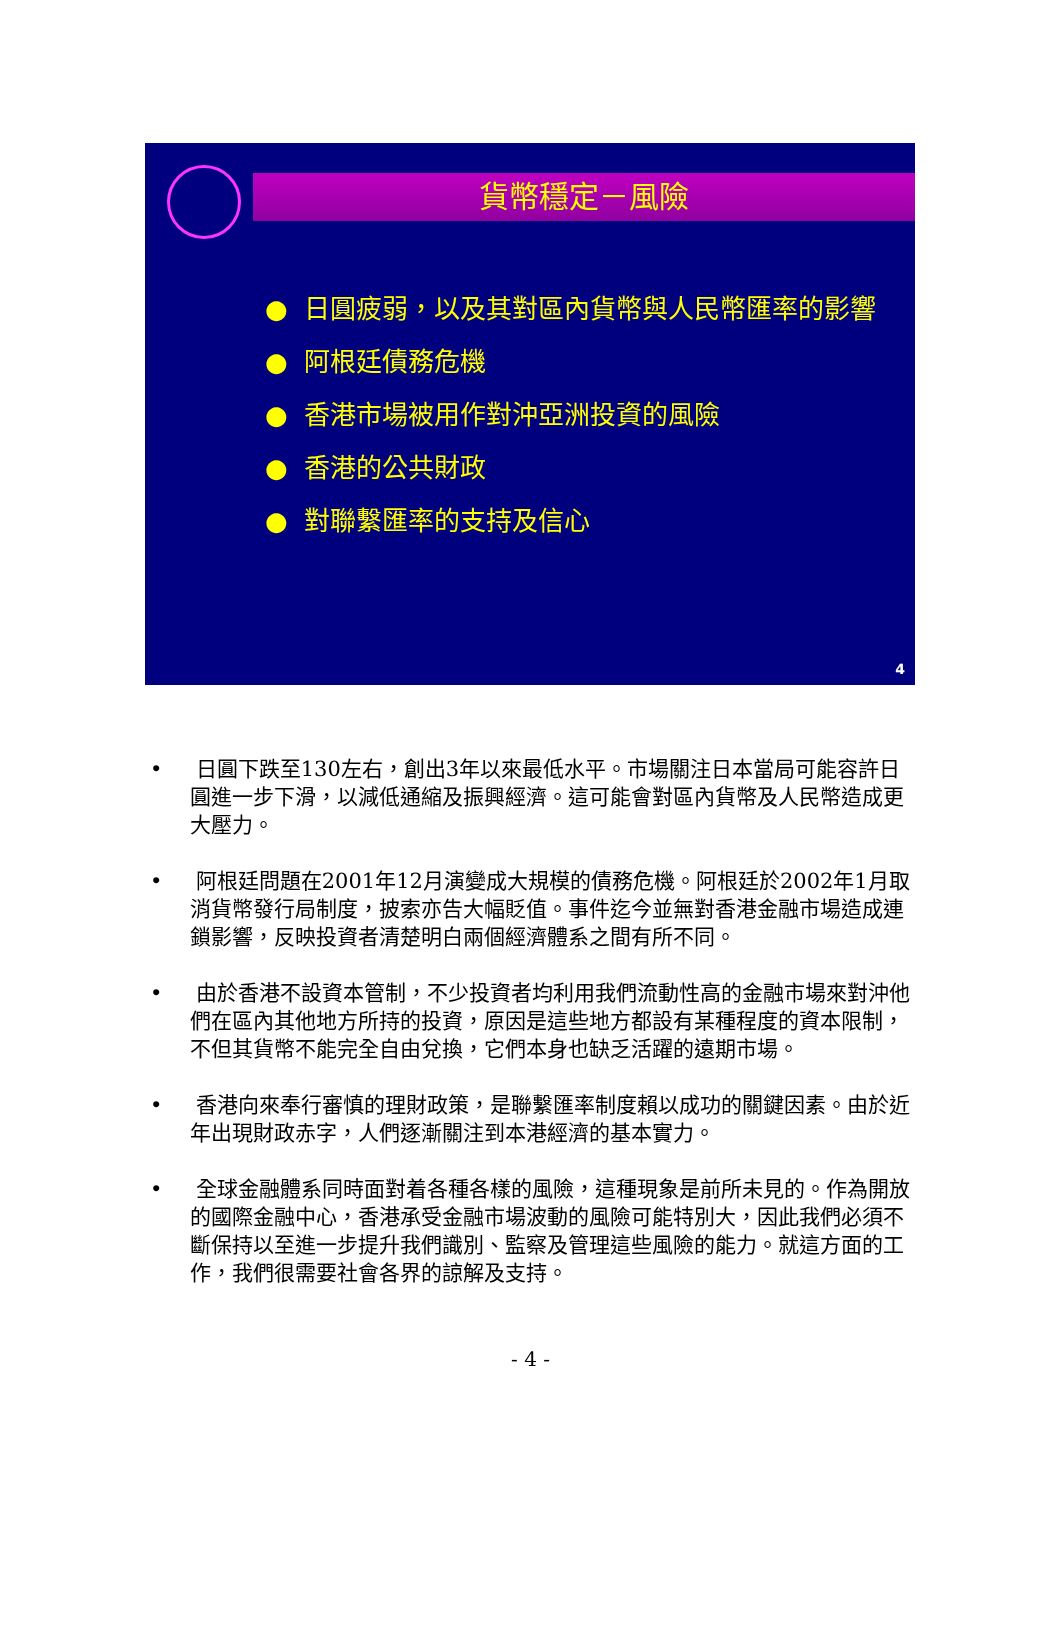貨幣穩定－風險
● 日圓疲弱，以及其對區內貨幣與人民幣匯率的影響
● 阿根廷債務危機
● 香港市場被用作對沖亞洲投資的風險
● 香港的公共財政
● 對聯繫匯率的支持及信心
4
• 日圓下跌至130左右，創出3年以來最低水平。市場關注日本當局可能容許日圓進一步下滑，以減低通縮及振興經濟。這可能會對區內貨幣及人民幣造成更大壓力。
• 阿根廷問題在2001年12月演變成大規模的債務危機。阿根廷於2002年1月取消貨幣發行局制度，披索亦告大幅貶值。事件迄今並無對香港金融市場造成連鎖影響，反映投資者清楚明白兩個經濟體系之間有所不同。
• 由於香港不設資本管制，不少投資者均利用我們流動性高的金融市場來對沖他們在區內其他地方所持的投資，原因是這些地方都設有某種程度的資本限制，不但其貨幣不能完全自由兌換，它們本身也缺乏活躍的遠期市場。
• 香港向來奉行審慎的理財政策，是聯繫匯率制度賴以成功的關鍵因素。由於近年出現財政赤字，人們逐漸關注到本港經濟的基本實力。
• 全球金融體系同時面對着各種各樣的風險，這種現象是前所未見的。作為開放的國際金融中心，香港承受金融市場波動的風險可能特別大，因此我們必須不斷保持以至進一步提升我們識別、監察及管理這些風險的能力。就這方面的工作，我們很需要社會各界的諒解及支持。
- 4 -